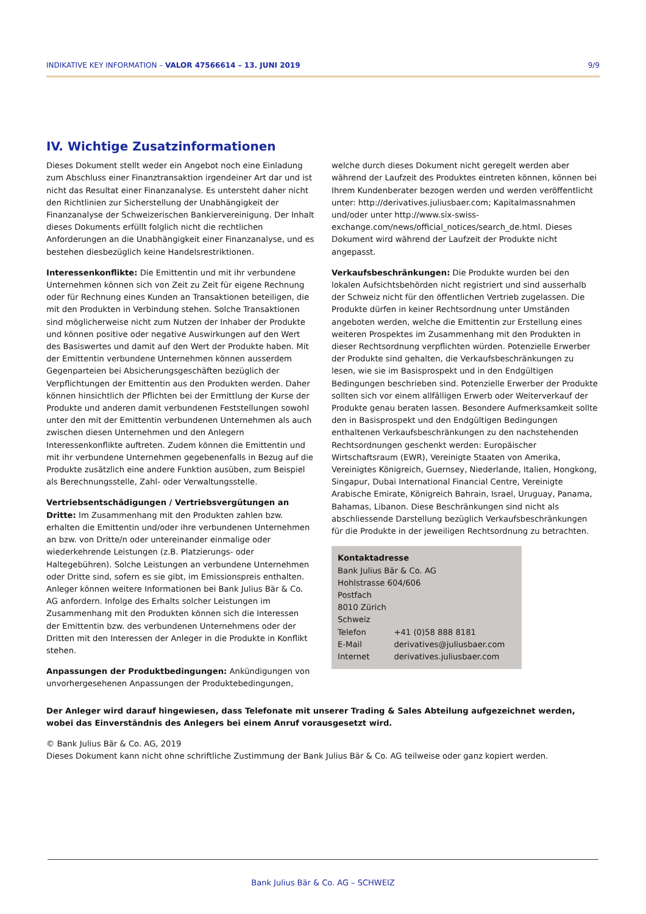INDIKATIVE KEY INFORMATION – VALOR 47566614 – 13. JUNI 2019 9/9
IV. Wichtige Zusatzinformationen
Dieses Dokument stellt weder ein Angebot noch eine Einladung zum Abschluss einer Finanztransaktion irgendeiner Art dar und ist nicht das Resultat einer Finanzanalyse. Es untersteht daher nicht den Richtlinien zur Sicherstellung der Unabhängigkeit der Finanzanalyse der Schweizerischen Bankiervereinigung. Der Inhalt dieses Dokuments erfüllt folglich nicht die rechtlichen Anforderungen an die Unabhängigkeit einer Finanzanalyse, und es bestehen diesbezüglich keine Handelsrestriktionen.
Interessenkonflikte: Die Emittentin und mit ihr verbundene Unternehmen können sich von Zeit zu Zeit für eigene Rechnung oder für Rechnung eines Kunden an Transaktionen beteiligen, die mit den Produkten in Verbindung stehen. Solche Transaktionen sind möglicherweise nicht zum Nutzen der Inhaber der Produkte und können positive oder negative Auswirkungen auf den Wert des Basiswertes und damit auf den Wert der Produkte haben. Mit der Emittentin verbundene Unternehmen können ausserdem Gegenparteien bei Absicherungsgeschäften bezüglich der Verpflichtungen der Emittentin aus den Produkten werden. Daher können hinsichtlich der Pflichten bei der Ermittlung der Kurse der Produkte und anderen damit verbundenen Feststellungen sowohl unter den mit der Emittentin verbundenen Unternehmen als auch zwischen diesen Unternehmen und den Anlegern Interessenkonflikte auftreten. Zudem können die Emittentin und mit ihr verbundene Unternehmen gegebenenfalls in Bezug auf die Produkte zusätzlich eine andere Funktion ausüben, zum Beispiel als Berechnungsstelle, Zahl- oder Verwaltungsstelle.
Vertriebsentschädigungen / Vertriebsvergütungen an Dritte: Im Zusammenhang mit den Produkten zahlen bzw. erhalten die Emittentin und/oder ihre verbundenen Unternehmen an bzw. von Dritte/n oder untereinander einmalige oder wiederkehrende Leistungen (z.B. Platzierungs- oder Haltegebühren). Solche Leistungen an verbundene Unternehmen oder Dritte sind, sofern es sie gibt, im Emissionspreis enthalten. Anleger können weitere Informationen bei Bank Julius Bär & Co. AG anfordern. Infolge des Erhalts solcher Leistungen im Zusammenhang mit den Produkten können sich die Interessen der Emittentin bzw. des verbundenen Unternehmens oder der Dritten mit den Interessen der Anleger in die Produkte in Konflikt stehen.
Anpassungen der Produktbedingungen: Ankündigungen von unvorhergesehenen Anpassungen der Produktebedingungen,
welche durch dieses Dokument nicht geregelt werden aber während der Laufzeit des Produktes eintreten können, können bei Ihrem Kundenberater bezogen werden und werden veröffentlicht unter: http://derivatives.juliusbaer.com; Kapitalmassnahmen und/oder unter http://www.six-swiss-exchange.com/news/official_notices/search_de.html. Dieses Dokument wird während der Laufzeit der Produkte nicht angepasst.
Verkaufsbeschränkungen: Die Produkte wurden bei den lokalen Aufsichtsbehörden nicht registriert und sind ausserhalb der Schweiz nicht für den öffentlichen Vertrieb zugelassen. Die Produkte dürfen in keiner Rechtsordnung unter Umständen angeboten werden, welche die Emittentin zur Erstellung eines weiteren Prospektes im Zusammenhang mit den Produkten in dieser Rechtsordnung verpflichten würden. Potenzielle Erwerber der Produkte sind gehalten, die Verkaufsbeschränkungen zu lesen, wie sie im Basisprospekt und in den Endgültigen Bedingungen beschrieben sind. Potenzielle Erwerber der Produkte sollten sich vor einem allfälligen Erwerb oder Weiterverkauf der Produkte genau beraten lassen. Besondere Aufmerksamkeit sollte den in Basisprospekt und den Endgültigen Bedingungen enthaltenen Verkaufsbeschränkungen zu den nachstehenden Rechtsordnungen geschenkt werden: Europäischer Wirtschaftsraum (EWR), Vereinigte Staaten von Amerika, Vereinigtes Königreich, Guernsey, Niederlande, Italien, Hongkong, Singapur, Dubai International Financial Centre, Vereinigte Arabische Emirate, Königreich Bahrain, Israel, Uruguay, Panama, Bahamas, Libanon. Diese Beschränkungen sind nicht als abschliessende Darstellung bezüglich Verkaufsbeschränkungen für die Produkte in der jeweiligen Rechtsordnung zu betrachten.
Kontaktadresse
Bank Julius Bär & Co. AG
Hohlstrasse 604/606
Postfach
8010 Zürich
Schweiz
| Telefon | +41 (0)58 888 8181 |
| E-Mail | derivatives@juliusbaer.com |
| Internet | derivatives.juliusbaer.com |
Der Anleger wird darauf hingewiesen, dass Telefonate mit unserer Trading & Sales Abteilung aufgezeichnet werden, wobei das Einverständnis des Anlegers bei einem Anruf vorausgesetzt wird.
© Bank Julius Bär & Co. AG, 2019
Dieses Dokument kann nicht ohne schriftliche Zustimmung der Bank Julius Bär & Co. AG teilweise oder ganz kopiert werden.
Bank Julius Bär & Co. AG – SCHWEIZ